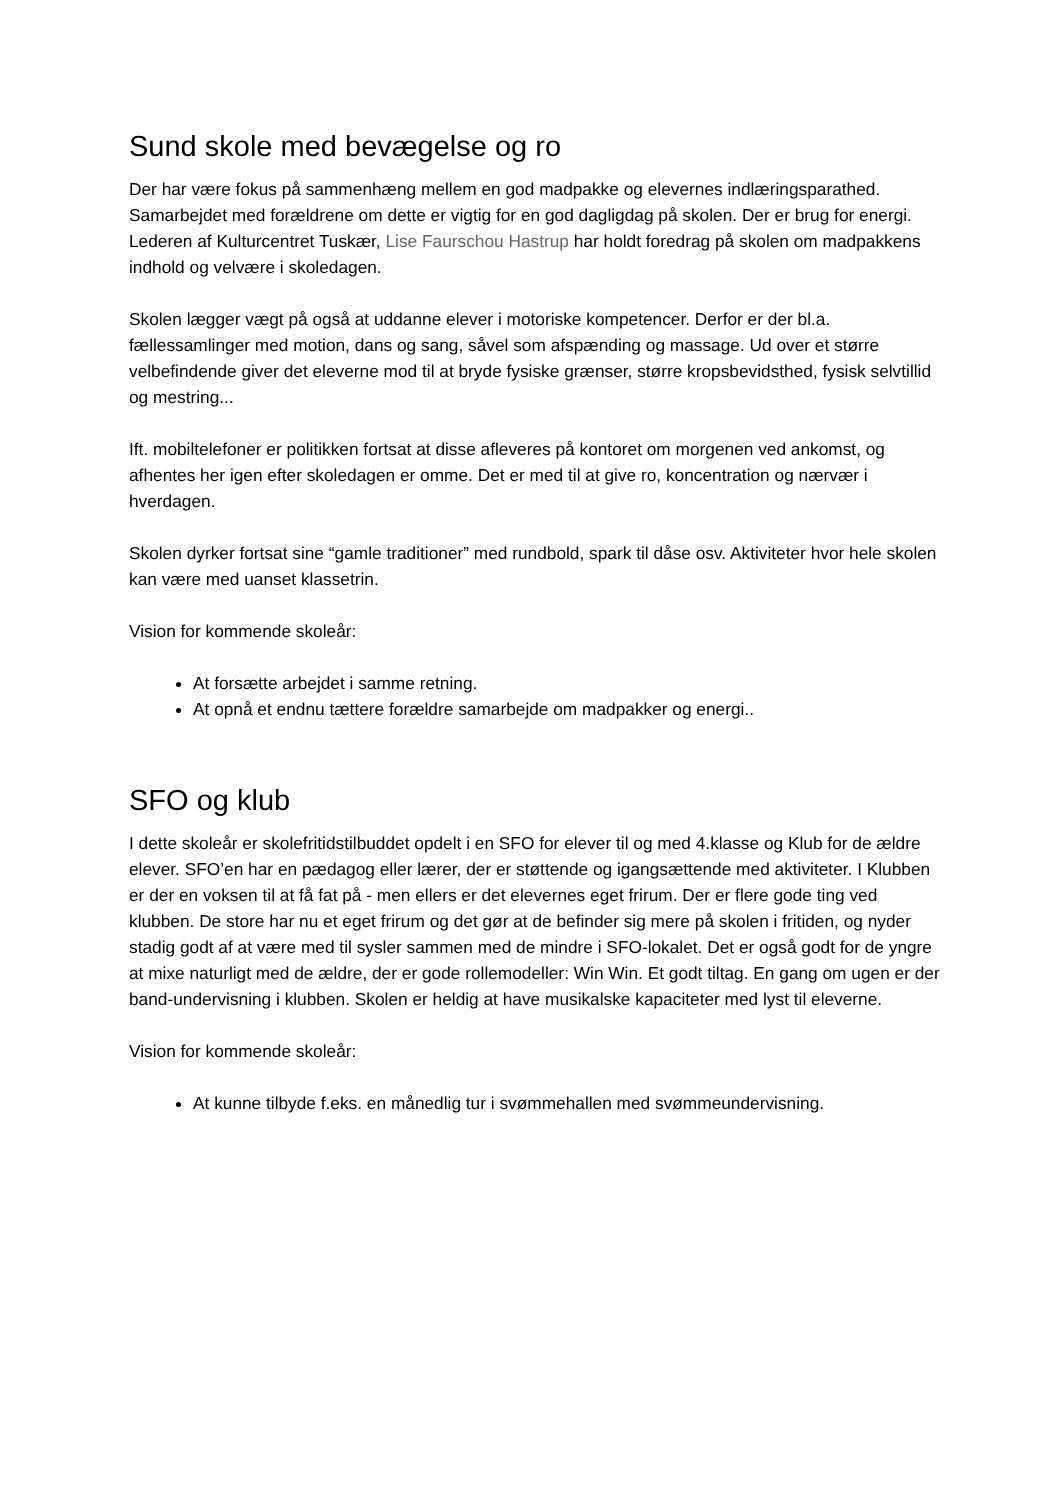Sund skole med bevægelse og ro
Der har være fokus på sammenhæng mellem en god madpakke og elevernes indlæringsparathed. Samarbejdet med forældrene om dette er vigtig for en god dagligdag på skolen. Der er brug for energi. Lederen af Kulturcentret Tuskær, Lise Faurschou Hastrup har holdt foredrag på skolen om madpakkens indhold og velvære i skoledagen.
Skolen lægger vægt på også at uddanne elever i motoriske kompetencer. Derfor er der bl.a. fællessamlinger med motion, dans og sang, såvel som afspænding og massage. Ud over et større velbefindende giver det eleverne mod til at bryde fysiske grænser, større kropsbevidsthed, fysisk selvtillid og mestring...
Ift. mobiltelefoner er politikken fortsat at disse afleveres på kontoret om morgenen ved ankomst, og afhentes her igen efter skoledagen er omme. Det er med til at give ro, koncentration og nærvær i hverdagen.
Skolen dyrker fortsat sine “gamle traditioner” med rundbold, spark til dåse osv. Aktiviteter hvor hele skolen kan være med uanset klassetrin.
Vision for kommende skoleår:
At forsætte arbejdet i samme retning.
At opnå et endnu tættere forældre samarbejde om madpakker og energi..
SFO og klub
I dette skoleår er skolefritidstilbuddet opdelt i en SFO for elever til og med 4.klasse og Klub for de ældre elever. SFO’en har en pædagog eller lærer, der er støttende og igangsættende med aktiviteter. I Klubben er der en voksen til at få fat på - men ellers er det elevernes eget frirum. Der er flere gode ting ved klubben. De store har nu et eget frirum og det gør at de befinder sig mere på skolen i fritiden, og nyder stadig godt af at være med til sysler sammen med de mindre i SFO-lokalet. Det er også godt for de yngre at mixe naturligt med de ældre, der er gode rollemodeller: Win Win. Et godt tiltag. En gang om ugen er der band-undervisning i klubben. Skolen er heldig at have musikalske kapaciteter med lyst til eleverne.
Vision for kommende skoleår:
At kunne tilbyde f.eks. en månedlig tur i svømmehallen med svømmeundervisning.